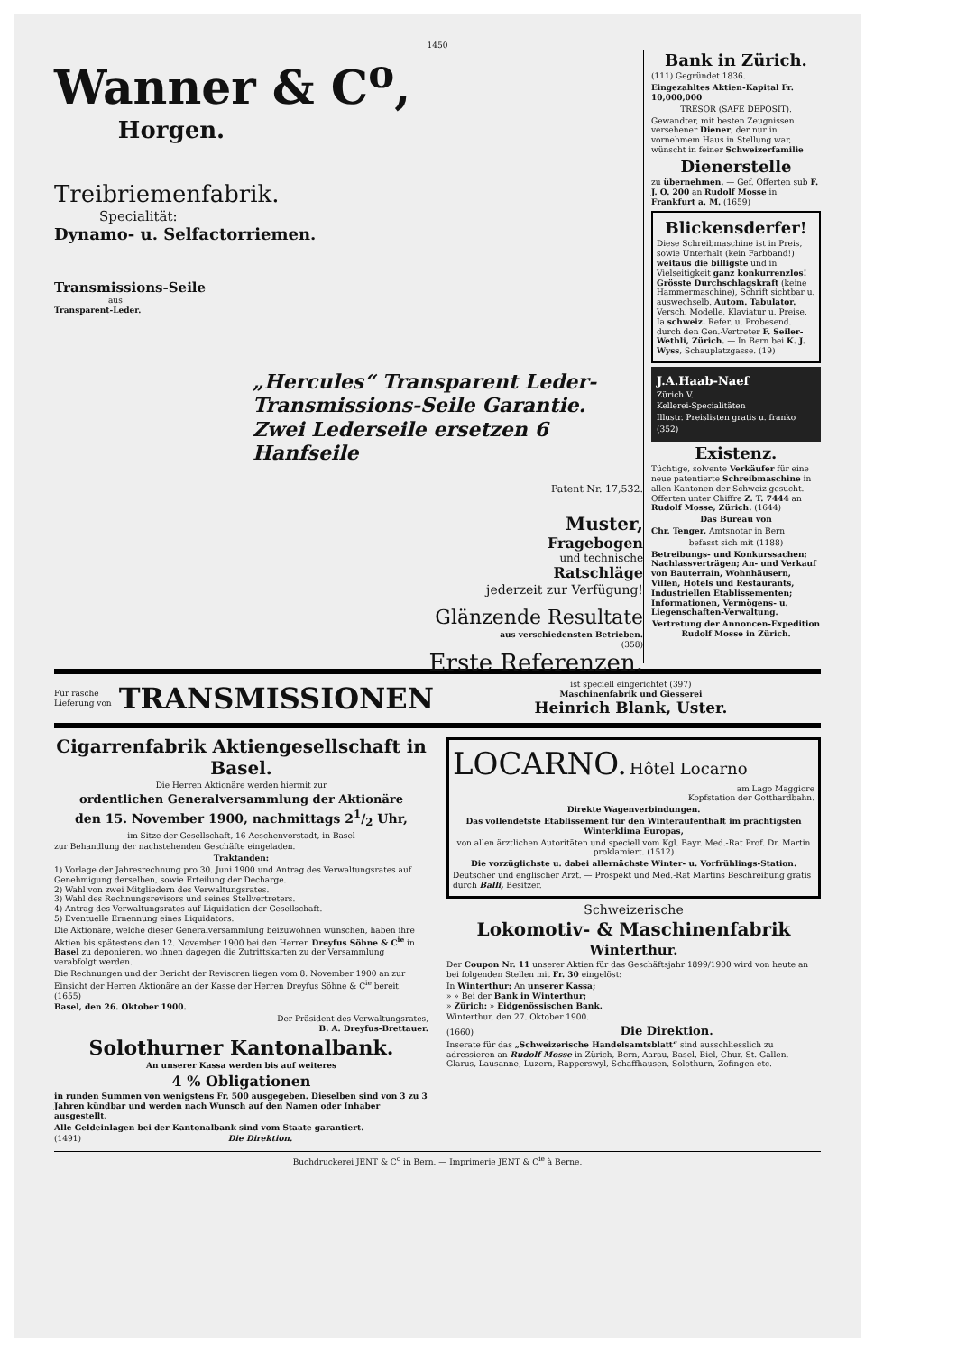1450
Wanner & C<sup>o</sup>,
Horgen.
Treibriemenfabrik.
Specialität:
Dynamo- u. Selfactorriemen.
Transmissions-Seile
aus
Transparent-Leder.
„Hercules“ Transparent Leder-Transmissions-Seile Garantie. Zwei Lederseile ersetzen 6 Hanfseile
Patent Nr. 17,532.
Muster,
Fragebogen
und technische
Ratschläge
jederzeit zur Verfügung!
Glänzende Resultate
aus verschiedensten Betrieben.
(358)
Erste Referenzen.
Bank in Zürich.
(111) Gegründet 1836.
Eingezahltes Aktien-Kapital Fr. 10,000,000
TRESOR (SAFE DEPOSIT).
Gewandter, mit besten Zeugnissen versehener Diener, der nur in vornehmem Haus in Stellung war, wünscht in feiner Schweizerfamilie
Dienerstelle
zu übernehmen. — Gef. Offerten sub F. J. O. 200 an Rudolf Mosse in Frankfurt a. M. (1659)
Blickensderfer!
Diese Schreibmaschine ist in Preis, sowie Unterhalt (kein Farbband!) weitaus die billigste und in Vielseitigkeit ganz konkurrenzlos! Grösste Durchschlagskraft (keine Hammermaschine), Schrift sichtbar u. auswechselb. Autom. Tabulator. Versch. Modelle, Klaviatur u. Preise. Ia schweiz. Refer. u. Probesend. durch den Gen.-Vertreter F. Seiler-Wethli, Zürich. — In Bern bei K. J. Wyss, Schauplatzgasse. (19)
J.A.Haab-Naef
Zürich V.
Kellerei-Specialitäten
Illustr. Preislisten gratis u. franko
(352)
Existenz.
Tüchtige, solvente Verkäufer für eine neue patentierte Schreibmaschine in allen Kantonen der Schweiz gesucht. Offerten unter Chiffre Z. T. 7444 an Rudolf Mosse, Zürich. (1644)
Das Bureau von
Chr. Tenger, Amtsnotar in Bern
befasst sich mit (1188)
Betreibungs- und Konkurssachen; Nachlassverträgen; An- und Verkauf von Bauterrain, Wohnhäusern, Villen, Hotels und Restaurants, Industriellen Etablissementen; Informationen, Vermögens- u. Liegenschaften-Verwaltung.
Vertretung der Annoncen-Expedition Rudolf Mosse in Zürich.
Für rasche
Lieferung von
TRANSMISSIONEN
ist speciell eingerichtet (397)
Maschinenfabrik und Giesserei
Heinrich Blank, Uster.
Cigarrenfabrik Aktiengesellschaft in Basel.
Die Herren Aktionäre werden hiermit zur
ordentlichen Generalversammlung der Aktionäre
den 15. November 1900, nachmittags 21/2 Uhr,
im Sitze der Gesellschaft, 16 Aeschenvorstadt, in Basel
zur Behandlung der nachstehenden Geschäfte eingeladen.
Traktanden:
1) Vorlage der Jahresrechnung pro 30. Juni 1900 und Antrag des Verwaltungsrates auf Genehmigung derselben, sowie Erteilung der Decharge.
2) Wahl von zwei Mitgliedern des Verwaltungsrates.
3) Wahl des Rechnungsrevisors und seines Stellvertreters.
4) Antrag des Verwaltungsrates auf Liquidation der Gesellschaft.
5) Eventuelle Ernennung eines Liquidators.
Die Aktionäre, welche dieser Generalversammlung beizuwohnen wünschen, haben ihre Aktien bis spätestens den 12. November 1900 bei den Herren Dreyfus Söhne & C<sup>ie</sup> in Basel zu deponieren, wo ihnen dagegen die Zutrittskarten zu der Versammlung verabfolgt werden.
Die Rechnungen und der Bericht der Revisoren liegen vom 8. November 1900 an zur Einsicht der Herren Aktionäre an der Kasse der Herren Dreyfus Söhne & C<sup>ie</sup> bereit. (1655)
Basel, den 26. Oktober 1900.
Der Präsident des Verwaltungsrates,
B. A. Dreyfus-Brettauer.
Solothurner Kantonalbank.
An unserer Kassa werden bis auf weiteres
4 % Obligationen
in runden Summen von wenigstens Fr. 500 ausgegeben. Dieselben sind von 3 zu 3 Jahren kündbar und werden nach Wunsch auf den Namen oder Inhaber ausgestellt.
Alle Geldeinlagen bei der Kantonalbank sind vom Staate garantiert.
(1491) Die Direktion.
LOCARNO. Hôtel Locarno
am Lago Maggiore
Kopfstation der Gotthardbahn.
Direkte Wagenverbindungen.
Das vollendetste Etablissement für den Winteraufenthalt im prächtigsten Winterklima Europas,
von allen ärztlichen Autoritäten und speciell vom Kgl. Bayr. Med.-Rat Prof. Dr. Martin proklamiert. (1512)
Die vorzüglichste u. dabei allernächste Winter- u. Vorfrühlings-Station.
Deutscher und englischer Arzt. — Prospekt und Med.-Rat Martins Beschreibung gratis durch Balli, Besitzer.
Schweizerische
Lokomotiv- & Maschinenfabrik
Winterthur.
Der Coupon Nr. 11 unserer Aktien für das Geschäftsjahr 1899/1900 wird von heute an bei folgenden Stellen mit Fr. 30 eingelöst:
In Winterthur: An unserer Kassa;
» » Bei der Bank in Winterthur;
» Zürich: » Eidgenössischen Bank.
Winterthur, den 27. Oktober 1900.
(1660) Die Direktion.
Inserate für das „Schweizerische Handelsamtsblatt“ sind ausschliesslich zu adressieren an Rudolf Mosse in Zürich, Bern, Aarau, Basel, Biel, Chur, St. Gallen, Glarus, Lausanne, Luzern, Rapperswyl, Schaffhausen, Solothurn, Zofingen etc.
Buchdruckerei JENT & C<sup>o</sup> in Bern. — Imprimerie JENT & C<sup>ie</sup> à Berne.